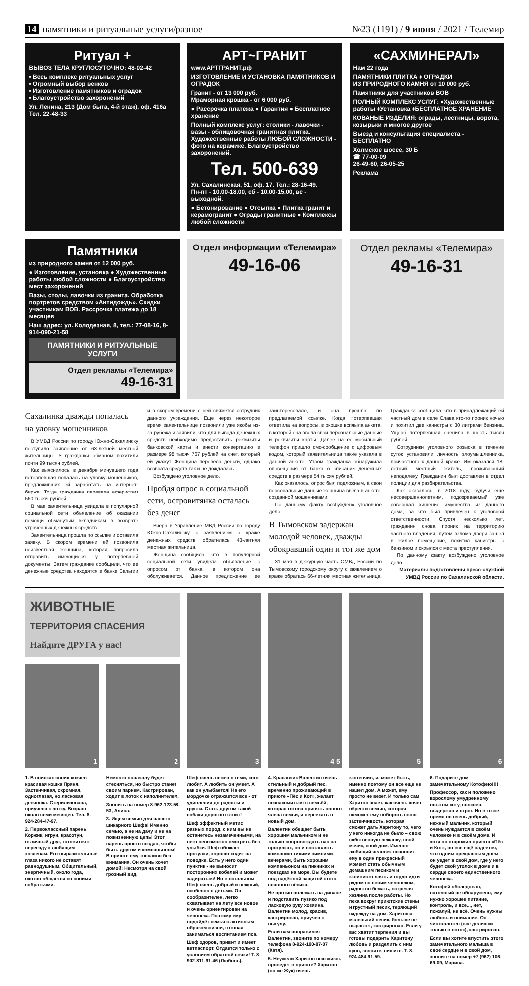14 памятники и ритуальные услуги/разное
№23 (1191) / 9 июня / 2021 / Телемир
Ритуал +
ВЫВОЗ ТЕЛА КРУГЛОСУТОЧНО: 48-02-42
▪ Весь комплекс ритуальных услуг
▪ Огромный выбор венков
▪ Изготовление памятников и оградок
▪ Благоустройство захоронений
Ул. Ленина, 213 (Дом быта, 4-й этаж), оф. 416а
Тел. 22-48-33
АРТ~ГРАНИТ
www.АРТГРАНИТ.рф
ИЗГОТОВЛЕНИЕ И УСТАНОВКА ПАМЯТНИКОВ И ОГРАДОК
Гранит - от 13 000 руб.
Мраморная крошка - от 6 000 руб.
● Рассрочка платежа ● Гарантия ● Бесплатное хранение
Полный комплекс услуг: столики - лавочки - вазы - облицовочная гранитная плитка. Художественные работы ЛЮБОЙ СЛОЖНОСТИ - фото на керамике. Благоустройство захоронений.
Тел. 500-639
Ул. Сахалинская, 51, оф. 17. Тел.: 28-16-49.
Пн-пт - 10.00-18.00, сб - 10.00-15.00, вс - выходной.
● Бетонирование ● Отсыпка ● Плитка гранит и керамогранит ● Ограды гранитные ● Комплексы любой сложности
«САХМИНЕРАЛ»
Нам 22 года
ПАМЯТНИКИ ПЛИТКА ♦ ОГРАДКИ
ИЗ ПРИРОДНОГО КАМНЯ от 10 000 руб.
Памятники для участников ВОВ
ПОЛНЫЙ КОМПЛЕКС УСЛУГ: ♦Художественные работы ♦Установка ♦БЕСПЛАТНОЕ ХРАНЕНИЕ
КОВАНЫЕ ИЗДЕЛИЯ: ограды, лестницы, ворота, козырьки и многое другое
Выезд и консультация специалиста - БЕСПЛАТНО
Холмское шоссе, 30 Б
☎ 77-00-09
26-49-60, 26-05-25
Реклама
Памятники
из природного камня от 12 000 руб.
● Изготовление, установка ● Художественные работы любой сложности ● Благоустройство мест захоронений
Вазы, столы, лавочки из гранита. Обработка портретов средством «Антидождь». Скидки участникам ВОВ. Рассрочка платежа до 18 месяцев
Наш адрес: ул. Колодезная, 8, тел.: 77-08-16, 8-914-090-21-58
ПАМЯТНИКИ И РИТУАЛЬНЫЕ УСЛУГИ
Отдел рекламы «Телемира»
49-16-31
Отдел информации «Телемира»
49-16-06
Отдел рекламы «Телемира»
49-16-31
Сахалинка дважды попалась на уловку мошенников
В УМВД России по городу Южно-Сахалинску поступило заявление от 63-летней местной жительницы. У гражданки обманом похитили почти 99 тысяч рублей.
Как выяснилось, в декабре минувшего года потерпевшая попалась на уловку мошенников, предложивших ей заработать на интернет-бирже. Тогда гражданка перевела аферистам 560 тысяч рублей.
В мае заявительница увидела в популярной социальной сети объявление об оказании помощи обманутым вкладчикам в возврате утраченных денежных средств.
Заявительница прошла по ссылке и оставила заявку. В скором времени ей позвонила неизвестная женщина, которая попросила отправить имеющиеся у потерпевшей документы. Затем гражданке сообщили, что ее денежные средства находятся в банке Бельгии и в скором времени с ней свяжется сотрудник данного учреждения. Еще через некоторое время заявительнице позвонили уже якобы из-за рубежа и заявили, что для вывода денежных средств необходимо предоставить реквизиты банковской карты и внести конвертацию в размере 98 тысяч 767 рублей на счет, который ей укажут. Женщина перевела деньги, однако возврата средств так и не дождалась.
Возбуждено уголовное дело.
Пройдя опрос в социальной сети, островитянка осталась без денег
Вчера в Управление МВД России по городу Южно-Сахалинску с заявлением о краже денежных средств обратилась 43-летняя местная жительница.
Женщина сообщила, что в популярной социальной сети увидела объявление с опросом от банка, в котором она обслуживается. Данное предложение ее заинтересовало, и она прошла по предлагаемой ссылке. Когда потерпевшая ответила на вопросы, в окошке всплыла анкета, в которой она ввела свои персональные данные и реквизиты карты. Далее на ее мобильный телефон пришло смс-сообщение с цифровым кодом, который заявительница также указала в данной анкете. Утром гражданка обнаружила оповещения от банка о списании денежных средств в размере 54 тысяч рублей.
Как оказалось, опрос был подложным, а свои персональные данные женщина ввела в анкете, созданной мошенниками.
По данному факту возбуждено уголовное дело.
В Тымовском задержан молодой человек, дважды обокравший один и тот же дом
31 мая в дежурную часть ОМВД России по Тымовскому городскому округу с заявлением о краже обратась 66-летняя местная жительница. Гражданка сообщила, что в принадлежащий ей частный дом в селе Слава кто-то проник ночью и похитил две канистры с 30 литрами бензина. Ущерб потерпевшая оценила в шесть тысяч рублей.
Сотрудники уголовного розыска в течение суток установили личность злоумышленника, причастного к данной краже. Им оказался 18-летний местный житель, проживающий неподалеку. Гражданин был доставлен в отдел полиции для разбирательства.
Как оказалось, в 2018 году, будучи еще несовершеннолетним, подозреваемый уже совершал хищение имущества из данного дома, за что был привлечен к уголовной ответственности. Спустя несколько лет, гражданин снова проник на территорию частного владения, путем взлома двери зашел в жилое помещение, похитил канистры с бензином и скрылся с места преступления.
По данному факту возбуждено уголовное дело.
Материалы подготовлены пресс-службой УМВД России по Сахалинской области.
ЖИВОТНЫЕ
ТЕРРИТОРИЯ СПАСЕНИЯ
Найдите ДРУГА у нас!
3
4 5
5
6
1
2
1. В поисках своих хозяев красивая кошка Пряня. Застенчивая, скромная, одноглазая, но ласковая девчонка. Стерилизована, приучена к лотку. Возраст около семи месяцев. Тел. 8-924-284-47-97.
2. Первоклассный парень Коржик, игрун, красотун, отличный друг, готовится к переезду к любящим хозяевам. Его выразительные глаза никого не оставят равнодушным. Общительный, энергичный, около года, охотно общается со своими собратьями.
Немного поначалу будет стесняться, но быстро станет своим парнем. Кастрирован, ходит в лоток с наполнителем.
Звонить на номер 8-962-123-58-53, Алина.
3. Ищем семью для нашего шикарного Шефа! Именно семью, а не на дачу и не на пожизненную цепь! Этот парень просто создан, чтобы быть другом и компаньоном! В приюте ему тоскливо без внимания. Он очень хочет домой! Несмотря на свой грозный вид,
Шеф очень нежен с теми, кого любит. А любить он умеет. А как он улыбается! На его мордочке отражается все - от удивления до радости и грусти. Стать другом такой собаки дорогого стоит!
Шеф эффектный метис разных пород, с ним вы не останетесь незамеченными, на него невозможно смотреть без улыбки. Шеф обожает прогулки, хорошо ходит на поводке. Есть у него один пунктик - не выносит посторонних кобелей и может задираться! Но в остальном Шеф очень добрый и нежный, особенно с детьми. Он сообразителен, легко схватывает на лету все новое и очень ориентирован на человека. Поэтому ему подойдёт семья с активным образом жизни, готовая заниматься воспитанием пса.
Шеф здоров, привит и имеет ветпаспорт. Отдается только с условием обратной связи! Т. 8-902-811-91-46 (Любовь).
4. Красавчик Валентин очень стильный и добрый пёс, временно проживающий в приюте «Пёс и Кот», желает познакомиться с семьёй, которая готова принять нового члена семьи, и переехать в новый дом.
Валентин обещает быть хорошим мальчиком и не только сопровождать вас на прогулках, но и составлять компанию тихими зимними вечерами, быть хорошим компаньоном на пикниках и поездках на море. Вы будете под надёжной защитой этого славного пёсика.
Не против полежать на диване и подставить пузико под ласковую руку хозяина. Валентин молод, красив, кастрирован, приучен к выгулу.
Если вам понравился Валентин, звоните по номеру телефона 8-924-190-87-07 (Катя).
5. Неужели Харитон всю жизнь проведет в приюте? Харитон (он же Жук) очень
застенчив, и, может быть, именно поэтому он все еще не нашел дом. А может, ему просто не везет. И только сам Харитон знает, как очень хочет обрести семью, которая поможет ему побороть свою застенчивость, которая сможет дать Харитону то, чего у него никогда не было – свою собственную лежанку, свой мячик, свой дом. Именно любящий человек позволит ему в один прекрасный момент стать обычным домашним песиком и заливисто лаять и гордо идти рядом со своим человеком, радостно бежать, встречая хозяина после работы. Но пока вокруг приютские стены и грустный песик, теряющий надежду на дом. Харитоша – маленький песик, больше не вырастет, кастрирован. Если у вас хватит терпения и вы готовы подарить Харитону любовь и разделить с ним кров, звоните, пишите. Т. 8-924-484-91-59.
6. Подарите дом замечательному Котофею!!!!
Профессор, как и положено взрослому умудренному опытом коту, спокоен, выдержан и строг. Но в то же время он очень добрый, нежный мальчик, который очень нуждается в своём человеке и в своём доме. И хотя он старожил приюта «Пёс и Кот», но все ещё надеется, что одним прекрасным днём он уедет в свой дом, где у него будет свой уголок в доме и в сердце своего единственного человека.
Котофей обследован, патологий не обнаружено, ему нужно хорошее питание, контроль, и всё..., нет, пожалуй, не всё. Очень нужны любовь и внимание. Он чистоплотен (все делишки только в лоток), кастрирован.
Если вы хотите впустить этого замечательного малыша в своё сердце и в свой дом, звоните на номер +7 (962) 106-69-09, Марина.